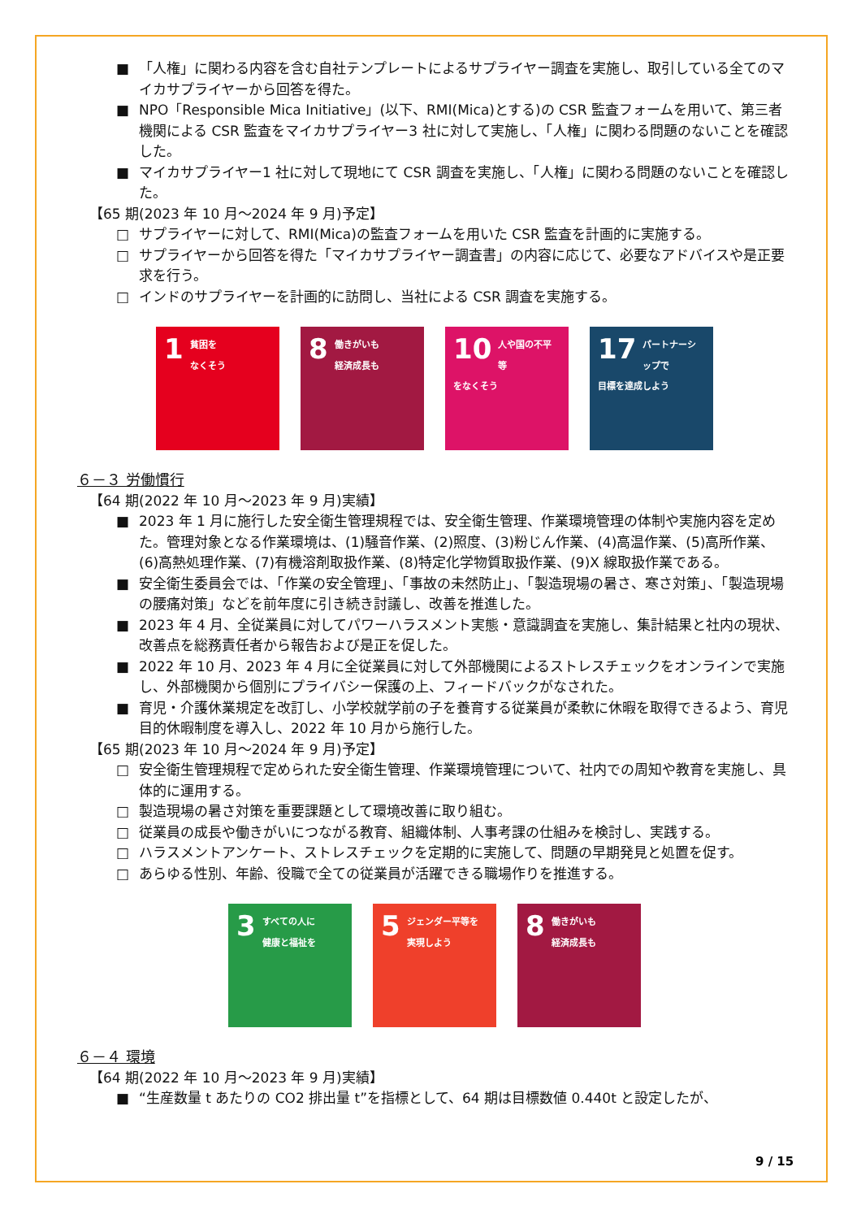■ 「人権」に関わる内容を含む自社テンプレートによるサプライヤー調査を実施し、取引している全てのマイカサプライヤーから回答を得た。
■ NPO「Responsible Mica Initiative」(以下、RMI(Mica)とする)の CSR 監査フォームを用いて、第三者機関による CSR 監査をマイカサプライヤー3 社に対して実施し、「人権」に関わる問題のないことを確認した。
■ マイカサプライヤー1 社に対して現地にて CSR 調査を実施し、「人権」に関わる問題のないことを確認した。
【65 期(2023 年 10 月～2024 年 9 月)予定】
□ サプライヤーに対して、RMI(Mica)の監査フォームを用いた CSR 監査を計画的に実施する。
□ サプライヤーから回答を得た「マイカサプライヤー調査書」の内容に応じて、必要なアドバイスや是正要求を行う。
□ インドのサプライヤーを計画的に訪問し、当社による CSR 調査を実施する。
1 貧困を
なくそう
8 働きがいも
経済成長も
10 人や国の不平等
をなくそう
17 パートナーシップで
目標を達成しよう
６－３ 労働慣行
【64 期(2022 年 10 月～2023 年 9 月)実績】
■ 2023 年 1 月に施行した安全衛生管理規程では、安全衛生管理、作業環境管理の体制や実施内容を定めた。管理対象となる作業環境は、(1)騒音作業、(2)照度、(3)粉じん作業、(4)高温作業、(5)高所作業、(6)高熱処理作業、(7)有機溶剤取扱作業、(8)特定化学物質取扱作業、(9)X 線取扱作業である。
■ 安全衛生委員会では、「作業の安全管理」、「事故の未然防止」、「製造現場の暑さ、寒さ対策」、「製造現場の腰痛対策」などを前年度に引き続き討議し、改善を推進した。
■ 2023 年 4 月、全従業員に対してパワーハラスメント実態・意識調査を実施し、集計結果と社内の現状、改善点を総務責任者から報告および是正を促した。
■ 2022 年 10 月、2023 年 4 月に全従業員に対して外部機関によるストレスチェックをオンラインで実施し、外部機関から個別にプライバシー保護の上、フィードバックがなされた。
■ 育児・介護休業規定を改訂し、小学校就学前の子を養育する従業員が柔軟に休暇を取得できるよう、育児目的休暇制度を導入し、2022 年 10 月から施行した。
【65 期(2023 年 10 月～2024 年 9 月)予定】
□ 安全衛生管理規程で定められた安全衛生管理、作業環境管理について、社内での周知や教育を実施し、具体的に運用する。
□ 製造現場の暑さ対策を重要課題として環境改善に取り組む。
□ 従業員の成長や働きがいにつながる教育、組織体制、人事考課の仕組みを検討し、実践する。
□ ハラスメントアンケート、ストレスチェックを定期的に実施して、問題の早期発見と処置を促す。
□ あらゆる性別、年齢、役職で全ての従業員が活躍できる職場作りを推進する。
3 すべての人に
健康と福祉を
5 ジェンダー平等を
実現しよう
8 働きがいも
経済成長も
６－４ 環境
【64 期(2022 年 10 月～2023 年 9 月)実績】
■ “生産数量 t あたりの CO2 排出量 t”を指標として、64 期は目標数値 0.440t と設定したが、
9 / 15